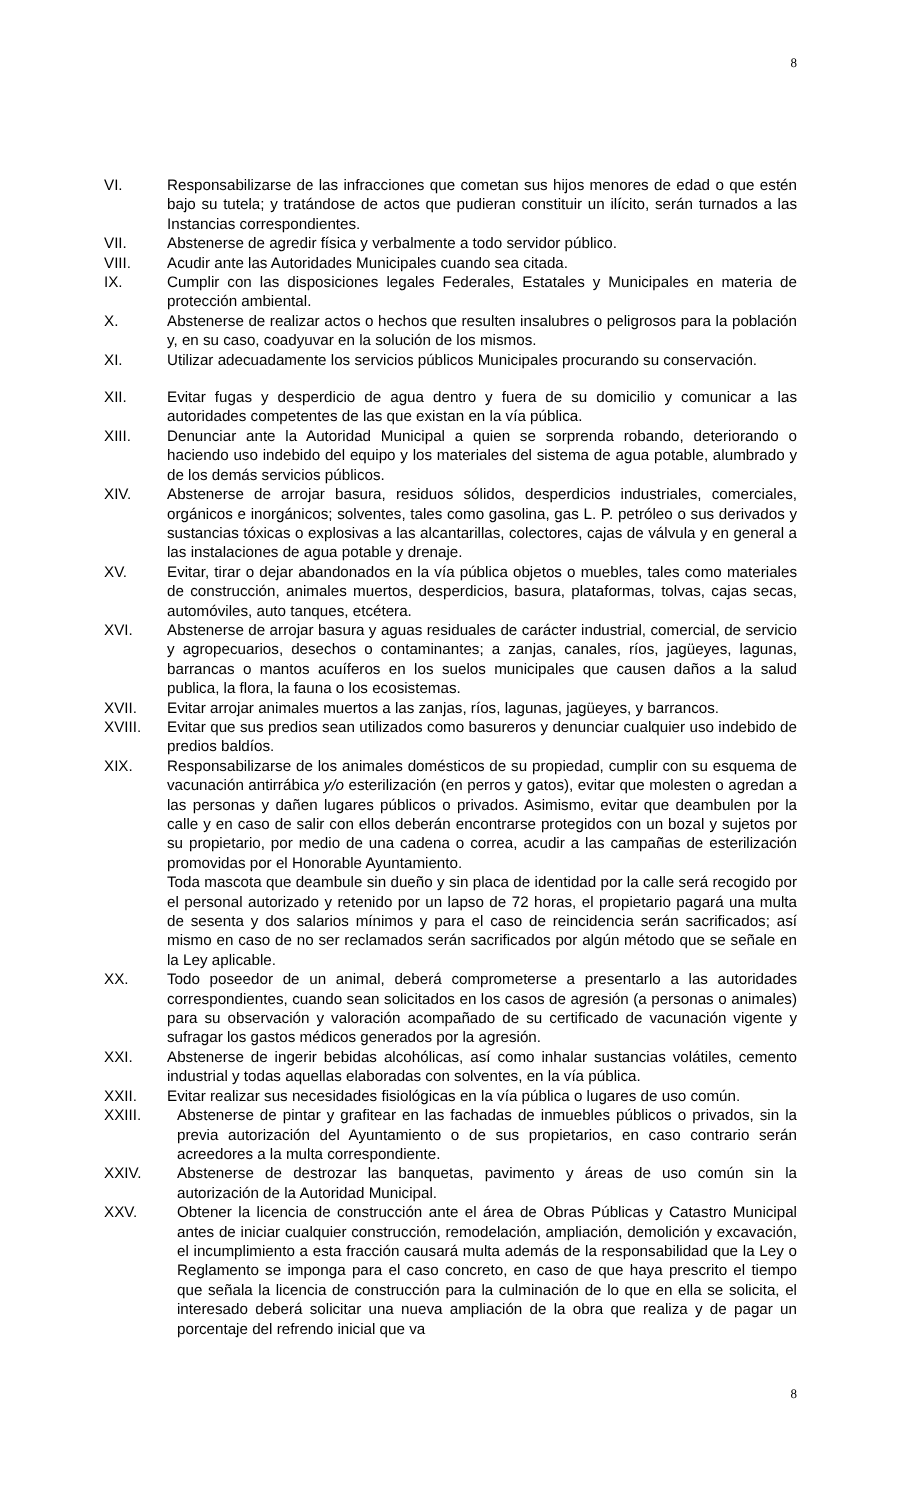8
VI. Responsabilizarse de las infracciones que cometan sus hijos menores de edad o que estén bajo su tutela; y tratándose de actos que pudieran constituir un ilícito, serán turnados a las Instancias correspondientes.
VII. Abstenerse de agredir física y verbalmente a todo servidor público.
VIII. Acudir ante las Autoridades Municipales cuando sea citada.
IX. Cumplir con las disposiciones legales Federales, Estatales y Municipales en materia de protección ambiental.
X. Abstenerse de realizar actos o hechos que resulten insalubres o peligrosos para la población y, en su caso, coadyuvar en la solución de los mismos.
XI. Utilizar adecuadamente los servicios públicos Municipales procurando su conservación.
XII. Evitar fugas y desperdicio de agua dentro y fuera de su domicilio y comunicar a las autoridades competentes de las que existan en la vía pública.
XIII. Denunciar ante la Autoridad Municipal a quien se sorprenda robando, deteriorando o haciendo uso indebido del equipo y los materiales del sistema de agua potable, alumbrado y de los demás servicios públicos.
XIV. Abstenerse de arrojar basura, residuos sólidos, desperdicios industriales, comerciales, orgánicos e inorgánicos; solventes, tales como gasolina, gas L. P. petróleo o sus derivados y sustancias tóxicas o explosivas a las alcantarillas, colectores, cajas de válvula y en general a las instalaciones de agua potable y drenaje.
XV. Evitar, tirar o dejar abandonados en la vía pública objetos o muebles, tales como materiales de construcción, animales muertos, desperdicios, basura, plataformas, tolvas, cajas secas, automóviles, auto tanques, etcétera.
XVI. Abstenerse de arrojar basura y aguas residuales de carácter industrial, comercial, de servicio y agropecuarios, desechos o contaminantes; a zanjas, canales, ríos, jagüeyes, lagunas, barrancas o mantos acuíferos en los suelos municipales que causen daños a la salud publica, la flora, la fauna o los ecosistemas.
XVII. Evitar arrojar animales muertos a las zanjas, ríos, lagunas, jagüeyes, y barrancos.
XVIII. Evitar que sus predios sean utilizados como basureros y denunciar cualquier uso indebido de predios baldíos.
XIX. Responsabilizarse de los animales domésticos de su propiedad, cumplir con su esquema de vacunación antirrábica y/o esterilización (en perros y gatos), evitar que molesten o agredan a las personas y dañen lugares públicos o privados. Asimismo, evitar que deambulen por la calle y en caso de salir con ellos deberán encontrarse protegidos con un bozal y sujetos por su propietario, por medio de una cadena o correa, acudir a las campañas de esterilización promovidas por el Honorable Ayuntamiento.
Toda mascota que deambule sin dueño y sin placa de identidad por la calle será recogido por el personal autorizado y retenido por un lapso de 72 horas, el propietario pagará una multa de sesenta y dos salarios mínimos y para el caso de reincidencia serán sacrificados; así mismo en caso de no ser reclamados serán sacrificados por algún método que se señale en la Ley aplicable.
XX. Todo poseedor de un animal, deberá comprometerse a presentarlo a las autoridades correspondientes, cuando sean solicitados en los casos de agresión (a personas o animales) para su observación y valoración acompañado de su certificado de vacunación vigente y sufragar los gastos médicos generados por la agresión.
XXI. Abstenerse de ingerir bebidas alcohólicas, así como inhalar sustancias volátiles, cemento industrial y todas aquellas elaboradas con solventes, en la vía pública.
XXII. Evitar realizar sus necesidades fisiológicas en la vía pública o lugares de uso común.
XXIII. Abstenerse de pintar y grafitear en las fachadas de inmuebles públicos o privados, sin la previa autorización del Ayuntamiento o de sus propietarios, en caso contrario serán acreedores a la multa correspondiente.
XXIV. Abstenerse de destrozar las banquetas, pavimento y áreas de uso común sin la autorización de la Autoridad Municipal.
XXV. Obtener la licencia de construcción ante el área de Obras Públicas y Catastro Municipal antes de iniciar cualquier construcción, remodelación, ampliación, demolición y excavación, el incumplimiento a esta fracción causará multa además de la responsabilidad que la Ley o Reglamento se imponga para el caso concreto, en caso de que haya prescrito el tiempo que señala la licencia de construcción para la culminación de lo que en ella se solicita, el interesado deberá solicitar una nueva ampliación de la obra que realiza y de pagar un porcentaje del refrendo inicial que va
8